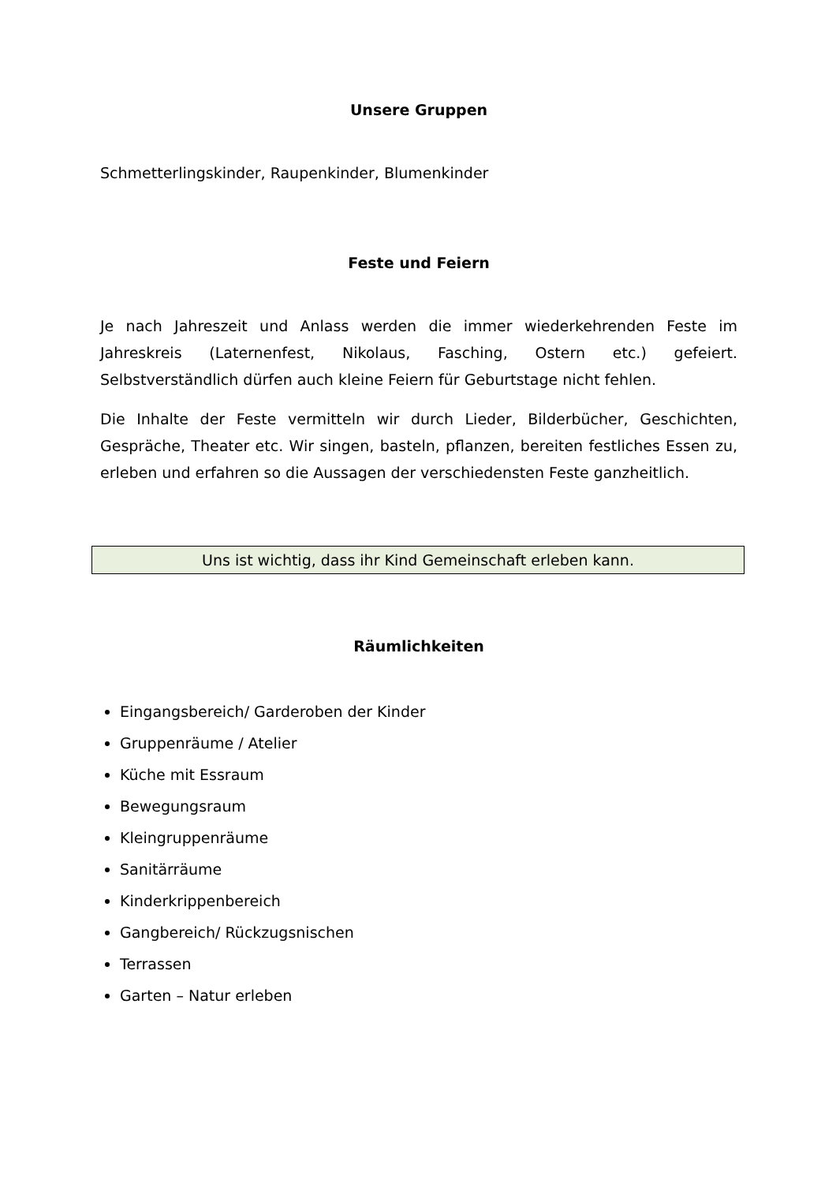Unsere Gruppen
Schmetterlingskinder, Raupenkinder, Blumenkinder
Feste und Feiern
Je nach Jahreszeit und Anlass werden die immer wiederkehrenden Feste im Jahreskreis (Laternenfest, Nikolaus, Fasching, Ostern etc.) gefeiert. Selbstverständlich dürfen auch kleine Feiern für Geburtstage nicht fehlen.
Die Inhalte der Feste vermitteln wir durch Lieder, Bilderbücher, Geschichten, Gespräche, Theater etc. Wir singen, basteln, pflanzen, bereiten festliches Essen zu, erleben und erfahren so die Aussagen der verschiedensten Feste ganzheitlich.
Uns ist wichtig, dass ihr Kind Gemeinschaft erleben kann.
Räumlichkeiten
Eingangsbereich/ Garderoben der Kinder
Gruppenräume / Atelier
Küche mit Essraum
Bewegungsraum
Kleingruppenräume
Sanitärräume
Kinderkrippenbereich
Gangbereich/ Rückzugsnischen
Terrassen
Garten – Natur erleben